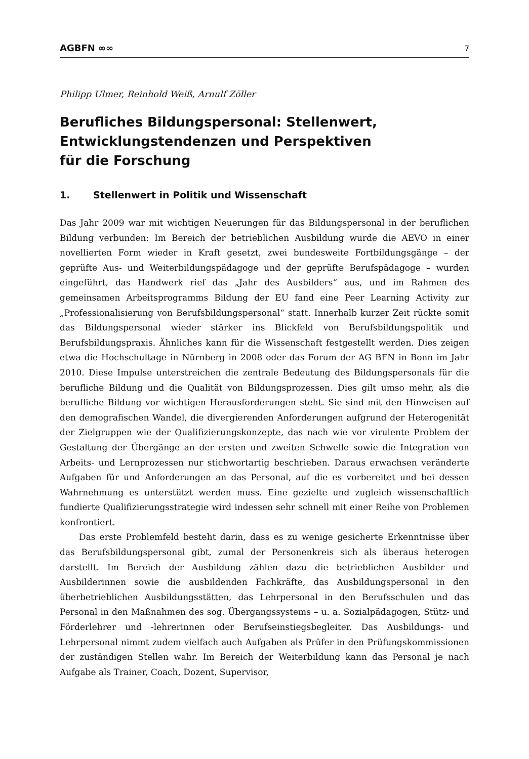AGBFN ∞∞ 7
Philipp Ulmer, Reinhold Weiß, Arnulf Zöller
Berufliches Bildungspersonal: Stellenwert,
Entwicklungstendenzen und Perspektiven
für die Forschung
1. Stellenwert in Politik und Wissenschaft
Das Jahr 2009 war mit wichtigen Neuerungen für das Bildungspersonal in der beruflichen Bildung verbunden: Im Bereich der betrieblichen Ausbildung wurde die AEVO in einer novellierten Form wieder in Kraft gesetzt, zwei bundesweite Fortbildungsgänge – der geprüfte Aus- und Weiterbildungspädagoge und der geprüfte Berufspädagoge – wurden eingeführt, das Handwerk rief das „Jahr des Ausbilders“ aus, und im Rahmen des gemeinsamen Arbeitsprogramms Bildung der EU fand eine Peer Learning Activity zur „Professionalisierung von Berufsbildungspersonal“ statt. Innerhalb kurzer Zeit rückte somit das Bildungspersonal wieder stärker ins Blickfeld von Berufsbildungspolitik und Berufsbildungspraxis. Ähnliches kann für die Wissenschaft festgestellt werden. Dies zeigen etwa die Hochschultage in Nürnberg in 2008 oder das Forum der AG BFN in Bonn im Jahr 2010. Diese Impulse unterstreichen die zentrale Bedeutung des Bildungspersonals für die berufliche Bildung und die Qualität von Bildungsprozessen. Dies gilt umso mehr, als die berufliche Bildung vor wichtigen Herausforderungen steht. Sie sind mit den Hinweisen auf den demografischen Wandel, die divergierenden Anforderungen aufgrund der Heterogenität der Zielgruppen wie der Qualifizierungskonzepte, das nach wie vor virulente Problem der Gestaltung der Übergänge an der ersten und zweiten Schwelle sowie die Integration von Arbeits- und Lernprozessen nur stichwortartig beschrieben. Daraus erwachsen veränderte Aufgaben für und Anforderungen an das Personal, auf die es vorbereitet und bei dessen Wahrnehmung es unterstützt werden muss. Eine gezielte und zugleich wissenschaftlich fundierte Qualifizierungsstrategie wird indessen sehr schnell mit einer Reihe von Problemen konfrontiert.
Das erste Problemfeld besteht darin, dass es zu wenige gesicherte Erkenntnisse über das Berufsbildungspersonal gibt, zumal der Personenkreis sich als überaus heterogen darstellt. Im Bereich der Ausbildung zählen dazu die betrieblichen Ausbilder und Ausbilderinnen sowie die ausbildenden Fachkräfte, das Ausbildungspersonal in den überbetrieblichen Ausbildungsstätten, das Lehrpersonal in den Berufsschulen und das Personal in den Maßnahmen des sog. Übergangssystems – u. a. Sozialpädagogen, Stütz- und Förderlehrer und -lehrerinnen oder Berufseinstiegsbegleiter. Das Ausbildungs- und Lehrpersonal nimmt zudem vielfach auch Aufgaben als Prüfer in den Prüfungskommissionen der zuständigen Stellen wahr. Im Bereich der Weiterbildung kann das Personal je nach Aufgabe als Trainer, Coach, Dozent, Supervisor,